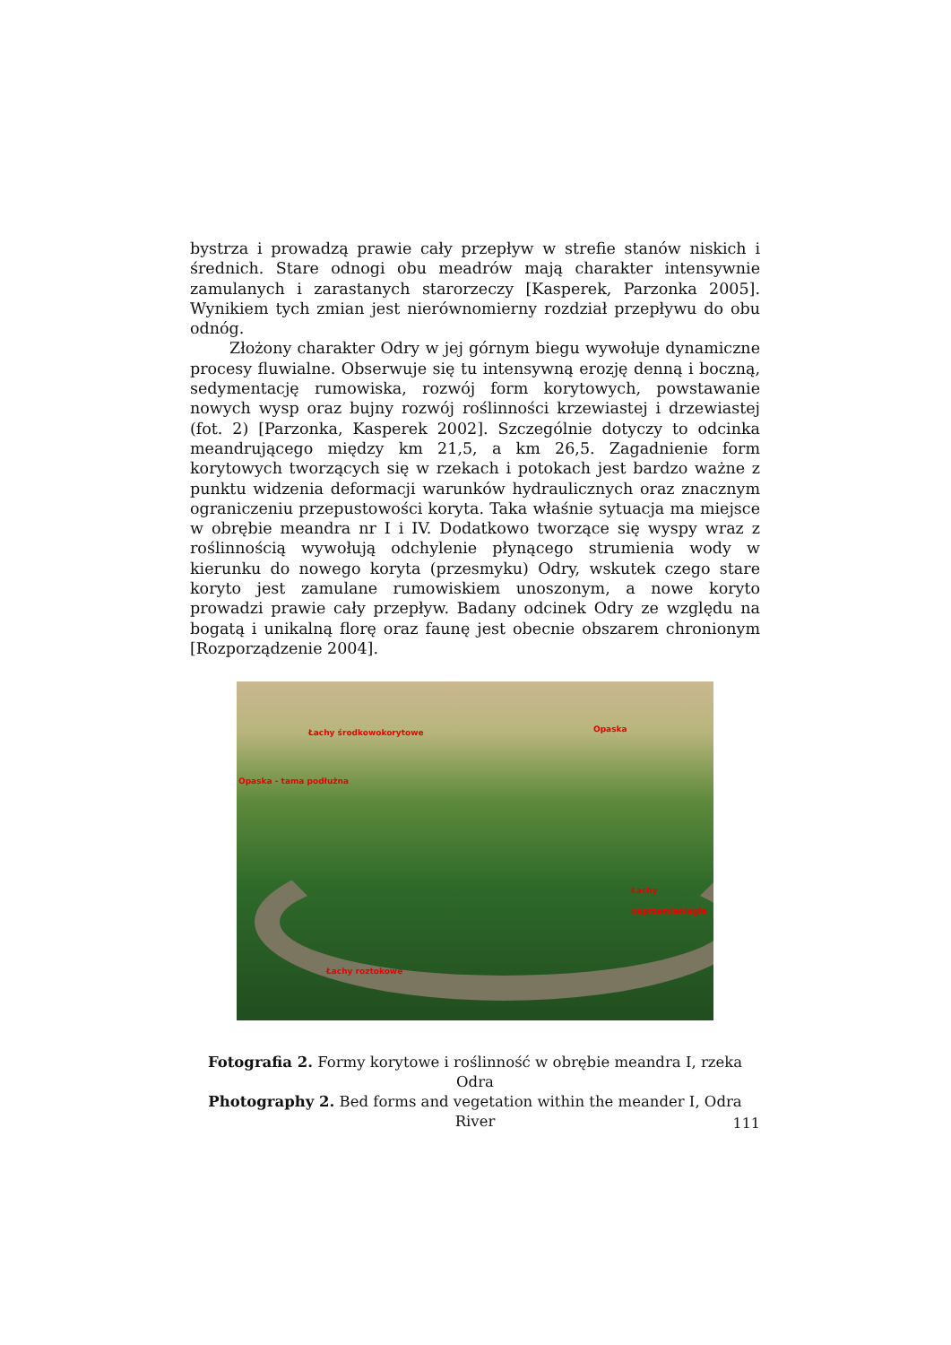bystrza i prowadzą prawie cały przepływ w strefie stanów niskich i średnich. Stare odnogi obu meadrów mają charakter intensywnie zamulanych i zarastanych starorzeczy [Kasperek, Parzonka 2005]. Wynikiem tych zmian jest nierównomierny rozdział przepływu do obu odnóg.
Złożony charakter Odry w jej górnym biegu wywołuje dynamiczne procesy fluwialne. Obserwuje się tu intensywną erozję denną i boczną, sedymentację rumowiska, rozwój form korytowych, powstawanie nowych wysp oraz bujny rozwój roślinności krzewiastej i drzewiastej (fot. 2) [Parzonka, Kasperek 2002]. Szczególnie dotyczy to odcinka meandrującego między km 21,5, a km 26,5. Zagadnienie form korytowych tworzących się w rzekach i potokach jest bardzo ważne z punktu widzenia deformacji warunków hydraulicznych oraz znacznym ograniczeniu przepustowości koryta. Taka właśnie sytuacja ma miejsce w obrębie meandra nr I i IV. Dodatkowo tworzące się wyspy wraz z roślinnością wywołują odchylenie płynącego strumienia wody w kierunku do nowego koryta (przesmyku) Odry, wskutek czego stare koryto jest zamulane rumowiskiem unoszonym, a nowe koryto prowadzi prawie cały przepływ. Badany odcinek Odry ze względu na bogatą i unikalną florę oraz faunę jest obecnie obszarem chronionym [Rozporządzenie 2004].
Łachy środkowokorytowe Opaska
Opaska - tama podłużna
Łachy
naprzemianległe
Łachy roztokowe
Fotografia 2. Formy korytowe i roślinność w obrębie meandra I, rzeka Odra
Photography 2. Bed forms and vegetation within the meander I, Odra River
111